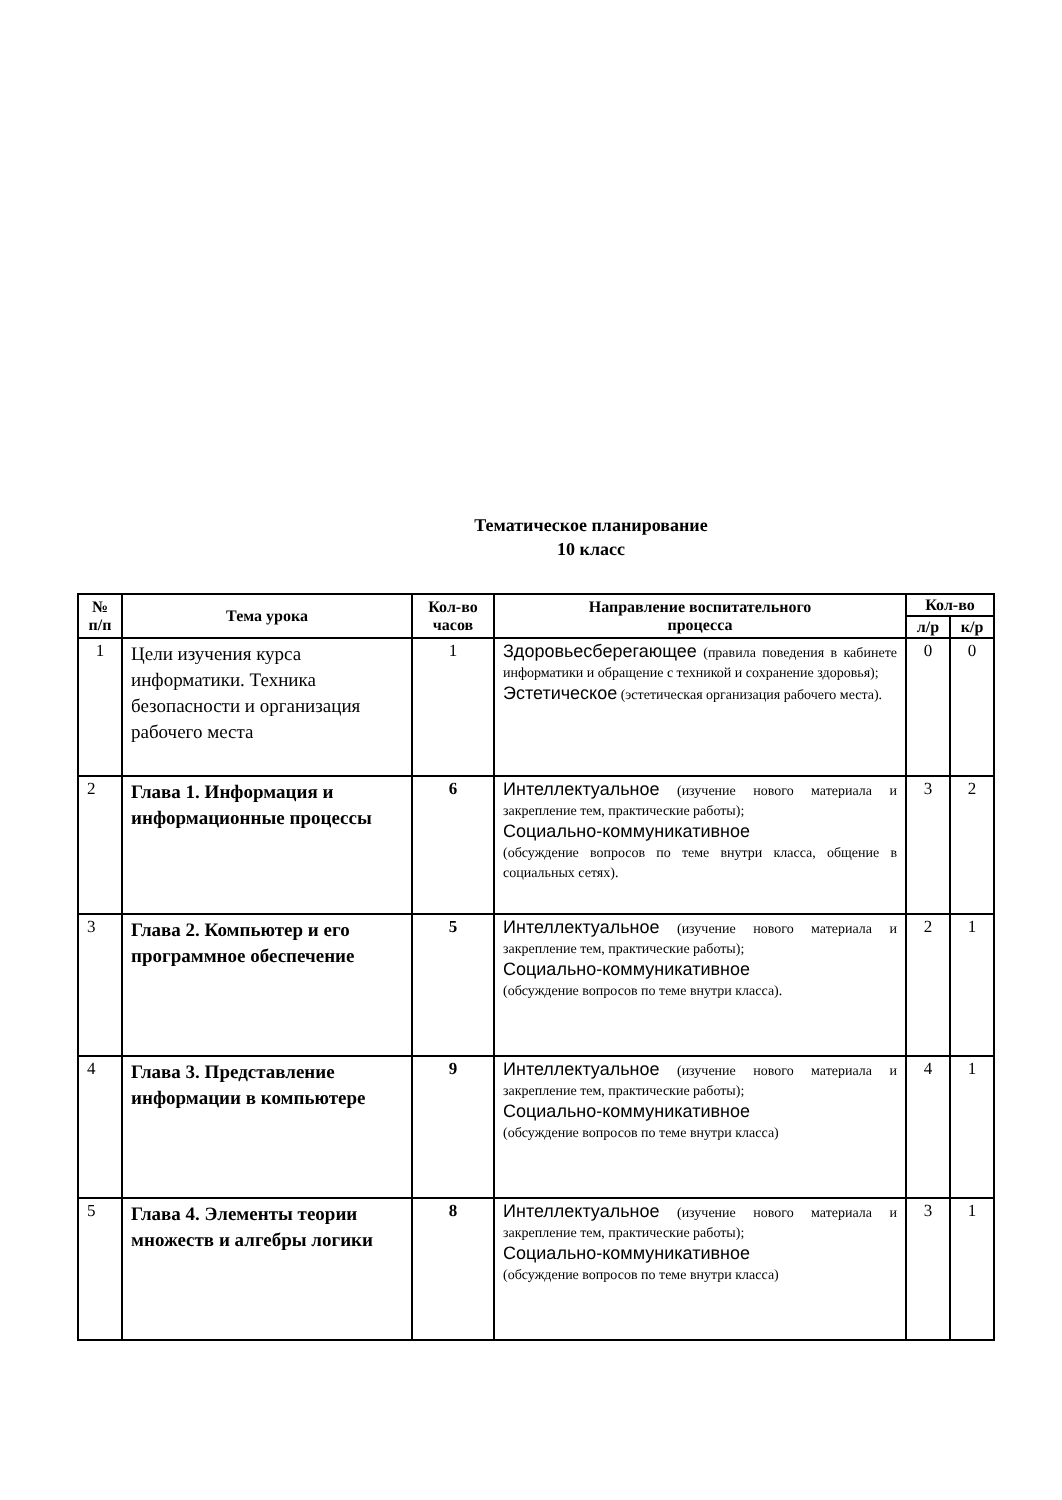Тематическое планирование
10 класс
| № п/п | Тема урока | Кол-во часов | Направление воспитательного процесса | Кол-во | |
| --- | --- | --- | --- | --- | --- |
| | | | | л/р | к/р |
| 1 | Цели изучения курса информатики. Техника безопасности и организация рабочего места | 1 | Здоровьесберегающее (правила поведения в кабинете информатики и обращение с техникой и сохранение здоровья); Эстетическое (эстетическая организация рабочего места). | 0 | 0 |
| 2 | Глава 1. Информация и информационные процессы | 6 | Интеллектуальное (изучение нового материала и закрепление тем, практические работы); Социально-коммуникативное (обсуждение вопросов по теме внутри класса, общение в социальных сетях). | 3 | 2 |
| 3 | Глава 2. Компьютер и его программное обеспечение | 5 | Интеллектуальное (изучение нового материала и закрепление тем, практические работы); Социально-коммуникативное (обсуждение вопросов по теме внутри класса). | 2 | 1 |
| 4 | Глава 3. Представление информации в компьютере | 9 | Интеллектуальное (изучение нового материала и закрепление тем, практические работы); Социально-коммуникативное (обсуждение вопросов по теме внутри класса) | 4 | 1 |
| 5 | Глава 4. Элементы теории множеств и алгебры логики | 8 | Интеллектуальное (изучение нового материала и закрепление тем, практические работы); Социально-коммуникативное (обсуждение вопросов по теме внутри класса) | 3 | 1 |